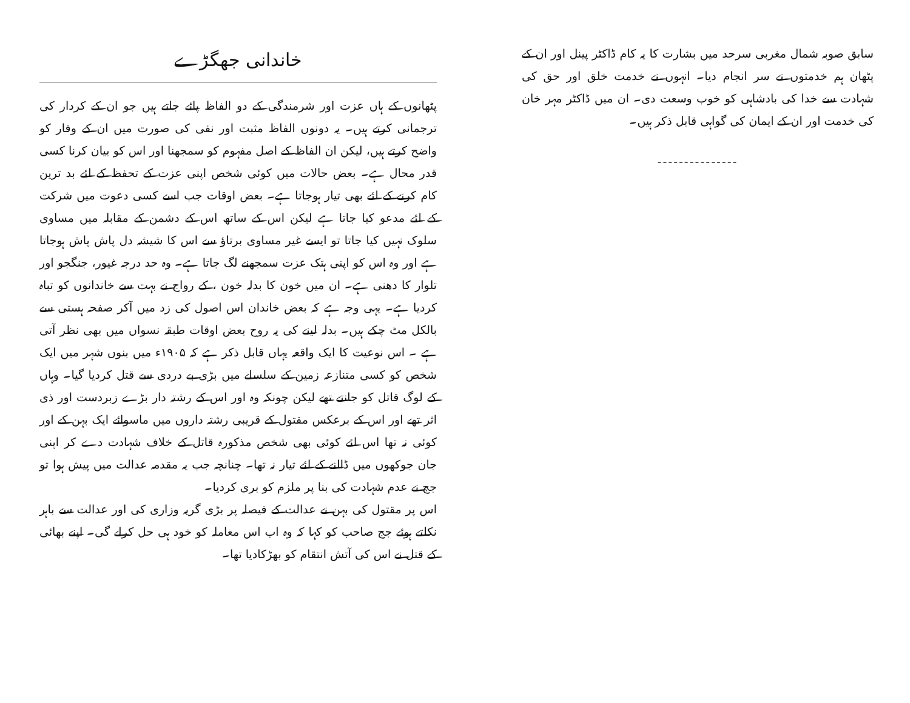سابق صوبہ شمال مغربی سرحد میں بشارت کا یہ کام ڈاکٹر پینل اور ان کے پٹھان ہم خدمتوں نے سر انجام دیا۔ انہوں نے خدمت خلق اور حق کی شہادت سے خدا کی بادشاہی کو خوب وسعت دی۔ ان میں ڈاکٹر مہر خان کی خدمت اور ان کے ایمان کی گواہی قابل ذکر ہیں۔
---------------
خاندانی جھگڑے
پٹھانوں کے ہاں عزت اور شرمندگی کے دو الفاظ پائے جاتے ہیں جو ان کے کردار کی ترجمانی کرتے ہیں۔ یہ دونوں الفاظ مثبت اور نفی کی صورت میں ان کے وقار کو واضح کرتے ہیں، لیکن ان الفاظ کے اصل مفہوم کو سمجھنا اور اس کو بیان کرنا کسی قدر محال ہے۔ بعض حالات میں کوئی شخص اپنی عزت کے تحفظ کے لئے بد ترین کام کرنے کے لئے بھی تیار ہوجاتا ہے۔ بعض اوقات جب اسے کسی دعوت میں شرکت کے لئے مدعو کیا جاتا ہے لیکن اس کے ساتھ اس کے دشمن کے مقابلہ میں مساوی سلوک نہیں کیا جاتا تو ایسے غیر مساوی برتاؤ سے اس کا شیشہ دل پاش پاش ہوجاتا ہے اور وہ اس کو اپنی ہتک عزت سمجھنے لگ جاتا ہے۔ وہ حد درجہ غیور، جنگجو اور تلوار کا دھنی ہے۔ ان میں خون کا بدلہ خون ، کے رواج نے بہت سے خاندانوں کو تباہ کردیا ہے۔ یہی وجہ ہے کہ بعض خاندان اس اصول کی زد میں آکر صفحہ ہستی سے بالکل مٹ چکے ہیں۔ بدلہ لینے کی یہ روح بعض اوقات طبقہ نسواں میں بھی نظر آتی ہے ۔ اس نوعیت کا ایک واقعہ یہاں قابل ذکر ہے کہ ۱۹۰۵ء میں بنوں شہر میں ایک شخص کو کسی متنازعہ زمین کے سلسلے میں بڑی بے دردی سے قتل کردیا گیا۔ وہاں کے لوگ قاتل کو جانتے تھے لیکن چونکہ وہ اور اس کے رشتہ دار بڑے زبردست اور ذی اثر تھے اور اس کے برعکس مقتول کے قریبی رشتہ داروں میں ماسوائے ایک بہن کے اور کوئی نہ تھا اس لئے کوئی بھی شخص مذکورہ قاتل کے خلاف شہادت دے کر اپنی جان جوکھوں میں ڈالنے کے لئے تیار نہ تھا۔ چنانچہ جب یہ مقدمہ عدالت میں پیش ہوا تو جج نے عدم شہادت کی بنا پر ملزم کو بری کردیا۔
اس پر مقتول کی بہن نے عدالت کے فیصلہ پر بڑی گریہ وزاری کی اور عدالت سے باہر نکلتے ہوئے جج صاحب کو کہا کہ وہ اب اس معاملہ کو خود ہی حل کرلے گی۔ اپنے بھائی کے قتل نے اس کی آتش انتقام کو بھڑکادیا تھا۔